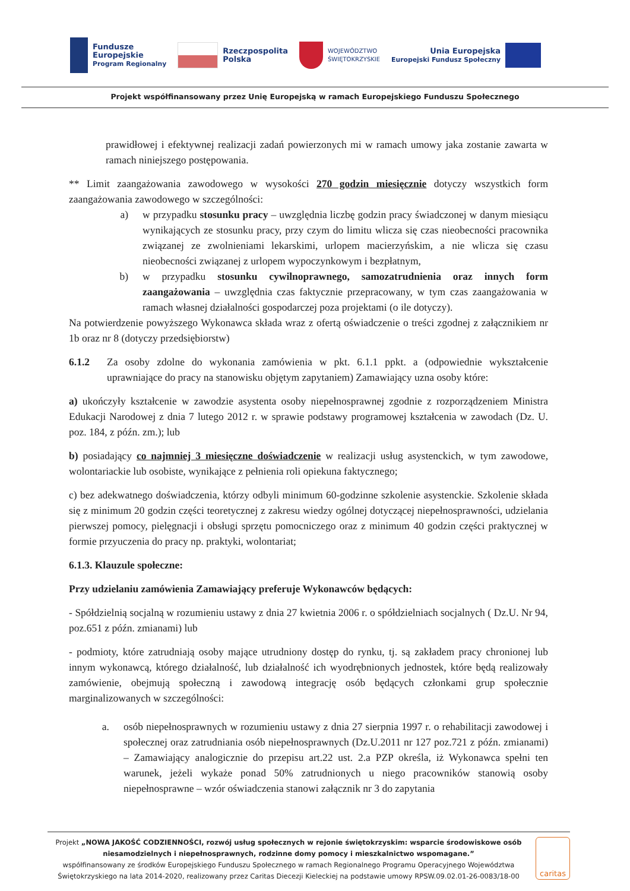Fundusze
Europejskie
Program Regionalny
Rzeczpospolita
Polska
WOJEWÓDZTWO
ŚWIĘTOKRZYSKIE
Unia Europejska
Europejski Fundusz Społeczny
Projekt współfinansowany przez Unię Europejską w ramach Europejskiego Funduszu Społecznego
prawidłowej i efektywnej realizacji zadań powierzonych mi w ramach umowy jaka zostanie zawarta w ramach niniejszego postępowania.
** Limit zaangażowania zawodowego w wysokości 270 godzin miesięcznie dotyczy wszystkich form zaangażowania zawodowego w szczególności:
a) w przypadku stosunku pracy – uwzględnia liczbę godzin pracy świadczonej w danym miesiącu wynikających ze stosunku pracy, przy czym do limitu wlicza się czas nieobecności pracownika związanej ze zwolnieniami lekarskimi, urlopem macierzyńskim, a nie wlicza się czasu nieobecności związanej z urlopem wypoczynkowym i bezpłatnym,
b) w przypadku stosunku cywilnoprawnego, samozatrudnienia oraz innych form zaangażowania – uwzględnia czas faktycznie przepracowany, w tym czas zaangażowania w ramach własnej działalności gospodarczej poza projektami (o ile dotyczy).
Na potwierdzenie powyższego Wykonawca składa wraz z ofertą oświadczenie o treści zgodnej z załącznikiem nr 1b oraz nr 8 (dotyczy przedsiębiorstw)
6.1.2 Za osoby zdolne do wykonania zamówienia w pkt. 6.1.1 ppkt. a (odpowiednie wykształcenie uprawniające do pracy na stanowisku objętym zapytaniem) Zamawiający uzna osoby które:
a) ukończyły kształcenie w zawodzie asystenta osoby niepełnosprawnej zgodnie z rozporządzeniem Ministra Edukacji Narodowej z dnia 7 lutego 2012 r. w sprawie podstawy programowej kształcenia w zawodach (Dz. U. poz. 184, z późn. zm.); lub
b) posiadający co najmniej 3 miesięczne doświadczenie w realizacji usług asystenckich, w tym zawodowe, wolontariackie lub osobiste, wynikające z pełnienia roli opiekuna faktycznego;
c) bez adekwatnego doświadczenia, którzy odbyli minimum 60-godzinne szkolenie asystenckie. Szkolenie składa się z minimum 20 godzin części teoretycznej z zakresu wiedzy ogólnej dotyczącej niepełnosprawności, udzielania pierwszej pomocy, pielęgnacji i obsługi sprzętu pomocniczego oraz z minimum 40 godzin części praktycznej w formie przyuczenia do pracy np. praktyki, wolontariat;
6.1.3. Klauzule społeczne:
Przy udzielaniu zamówienia Zamawiający preferuje Wykonawców będących:
- Spółdzielnią socjalną w rozumieniu ustawy z dnia 27 kwietnia 2006 r. o spółdzielniach socjalnych ( Dz.U. Nr 94, poz.651 z późn. zmianami) lub
- podmioty, które zatrudniają osoby mające utrudniony dostęp do rynku, tj. są zakładem pracy chronionej lub innym wykonawcą, którego działalność, lub działalność ich wyodrębnionych jednostek, które będą realizowały zamówienie, obejmują społeczną i zawodową integrację osób będących członkami grup społecznie marginalizowanych w szczególności:
a. osób niepełnosprawnych w rozumieniu ustawy z dnia 27 sierpnia 1997 r. o rehabilitacji zawodowej i społecznej oraz zatrudniania osób niepełnosprawnych (Dz.U.2011 nr 127 poz.721 z późn. zmianami) – Zamawiający analogicznie do przepisu art.22 ust. 2.a PZP określa, iż Wykonawca spełni ten warunek, jeżeli wykaże ponad 50% zatrudnionych u niego pracowników stanowią osoby niepełnosprawne – wzór oświadczenia stanowi załącznik nr 3 do zapytania
Projekt „NOWA JAKOŚĆ CODZIENNOŚCI, rozwój usług społecznych w rejonie świętokrzyskim: wsparcie środowiskowe osób niesamodzielnych i niepełnosprawnych, rodzinne domy pomocy i mieszkalnictwo wspomagane.”
współfinansowany ze środków Europejskiego Funduszu Społecznego w ramach Regionalnego Programu Operacyjnego Województwa Świętokrzyskiego na lata 2014-2020, realizowany przez Caritas Diecezji Kieleckiej na podstawie umowy RPSW.09.02.01-26-0083/18-00
caritas